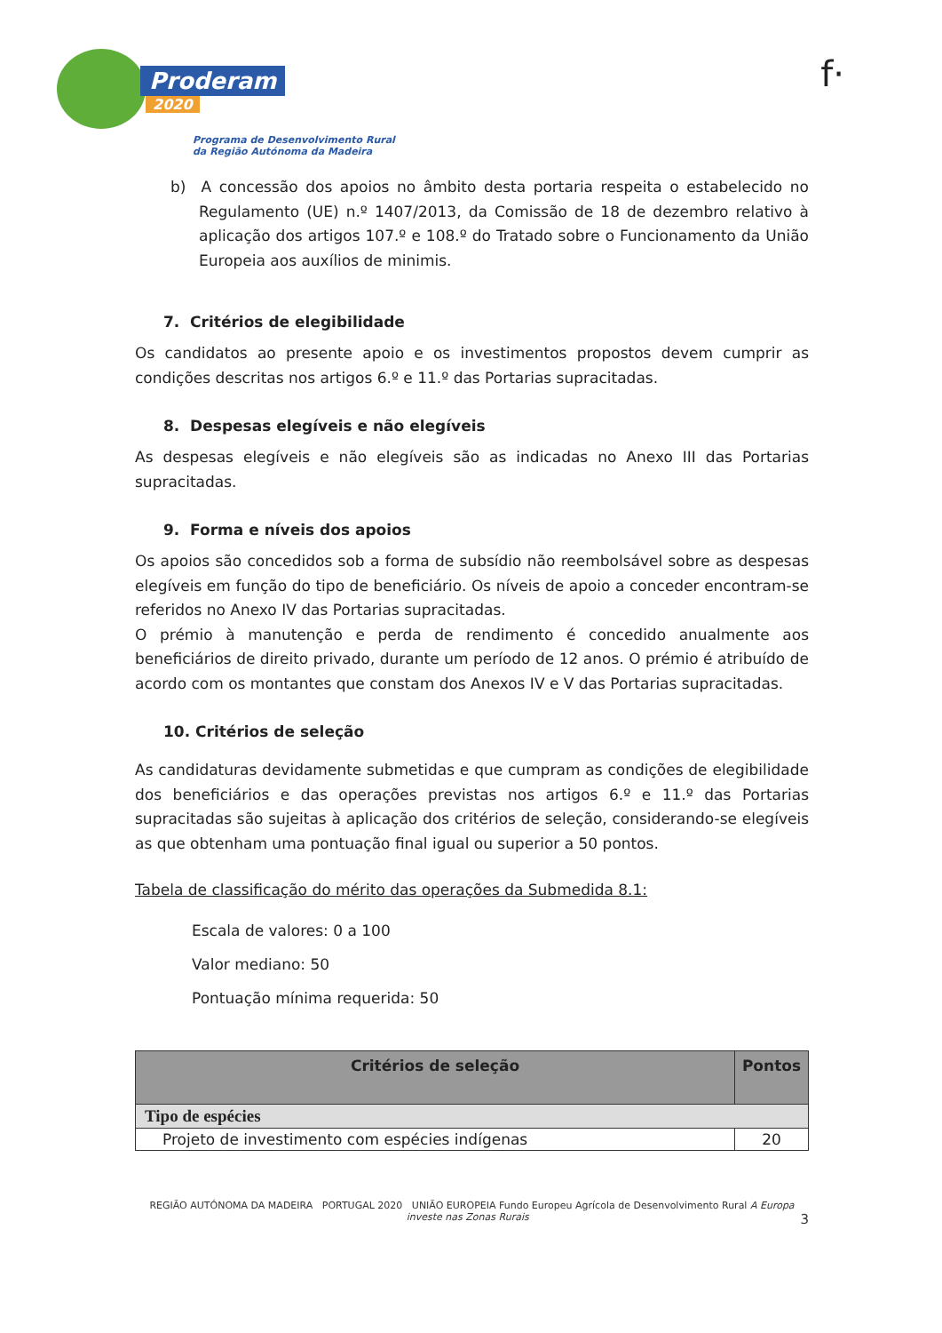f·
Proderam
2020
Programa de Desenvolvimento Rural
da Região Autónoma da Madeira
b) A concessão dos apoios no âmbito desta portaria respeita o estabelecido no Regulamento (UE) n.º 1407/2013, da Comissão de 18 de dezembro relativo à aplicação dos artigos 107.º e 108.º do Tratado sobre o Funcionamento da União Europeia aos auxílios de minimis.
7. Critérios de elegibilidade
Os candidatos ao presente apoio e os investimentos propostos devem cumprir as condições descritas nos artigos 6.º e 11.º das Portarias supracitadas.
8. Despesas elegíveis e não elegíveis
As despesas elegíveis e não elegíveis são as indicadas no Anexo III das Portarias supracitadas.
9. Forma e níveis dos apoios
Os apoios são concedidos sob a forma de subsídio não reembolsável sobre as despesas elegíveis em função do tipo de beneficiário. Os níveis de apoio a conceder encontram-se referidos no Anexo IV das Portarias supracitadas.
O prémio à manutenção e perda de rendimento é concedido anualmente aos beneficiários de direito privado, durante um período de 12 anos. O prémio é atribuído de acordo com os montantes que constam dos Anexos IV e V das Portarias supracitadas.
10. Critérios de seleção
As candidaturas devidamente submetidas e que cumpram as condições de elegibilidade dos beneficiários e das operações previstas nos artigos 6.º e 11.º das Portarias supracitadas são sujeitas à aplicação dos critérios de seleção, considerando-se elegíveis as que obtenham uma pontuação final igual ou superior a 50 pontos.
Tabela de classificação do mérito das operações da Submedida 8.1:
Escala de valores: 0 a 100
Valor mediano: 50
Pontuação mínima requerida: 50
| Critérios de seleção | Pontos |
| --- | --- |
| Tipo de espécies | |
| Projeto de investimento com espécies indígenas | 20 |
REGIÃO AUTÓNOMA DA MADEIRA PORTUGAL 2020 UNIÃO EUROPEIA Fundo Europeu Agrícola de Desenvolvimento Rural A Europa investe nas Zonas Rurais 3